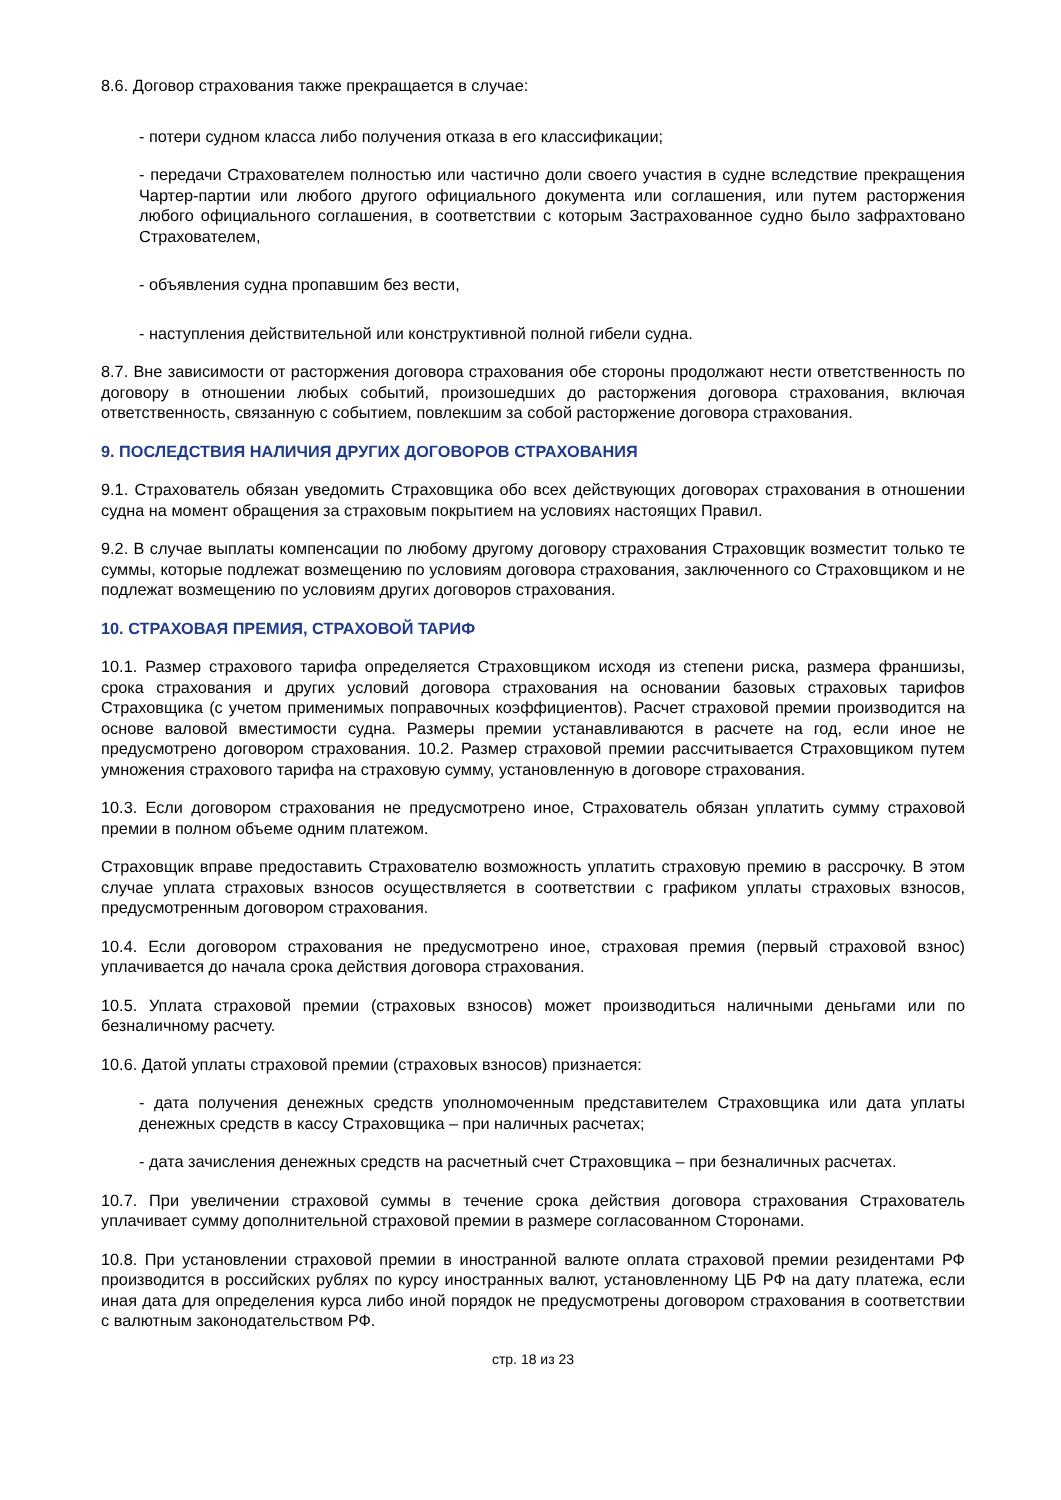8.6. Договор страхования также прекращается в случае:
- потери судном класса либо получения отказа в его классификации;
- передачи Страхователем полностью или частично доли своего участия в судне вследствие прекращения Чартер-партии или любого другого официального документа или соглашения, или путем расторжения любого официального соглашения, в соответствии с которым Застрахованное судно было зафрахтовано Страхователем,
- объявления судна пропавшим без вести,
- наступления действительной или конструктивной полной гибели судна.
8.7. Вне зависимости от расторжения договора страхования обе стороны продолжают нести ответственность по договору в отношении любых событий, произошедших до расторжения договора страхования, включая ответственность, связанную с событием, повлекшим за собой расторжение договора страхования.
9. ПОСЛЕДСТВИЯ НАЛИЧИЯ ДРУГИХ ДОГОВОРОВ СТРАХОВАНИЯ
9.1. Страхователь обязан уведомить Страховщика обо всех действующих договорах страхования в отношении судна на момент обращения за страховым покрытием на условиях настоящих Правил.
9.2. В случае выплаты компенсации по любому другому договору страхования Страховщик возместит только те суммы, которые подлежат возмещению по условиям договора страхования, заключенного со Страховщиком и не подлежат возмещению по условиям других договоров страхования.
10. СТРАХОВАЯ ПРЕМИЯ, СТРАХОВОЙ ТАРИФ
10.1. Размер страхового тарифа определяется Страховщиком исходя из степени риска, размера франшизы, срока страхования и других условий договора страхования на основании базовых страховых тарифов Страховщика (с учетом применимых поправочных коэффициентов). Расчет страховой премии производится на основе валовой вместимости судна. Размеры премии устанавливаются в расчете на год, если иное не предусмотрено договором страхования. 10.2. Размер страховой премии рассчитывается Страховщиком путем умножения страхового тарифа на страховую сумму, установленную в договоре страхования.
10.3. Если договором страхования не предусмотрено иное, Страхователь обязан уплатить сумму страховой премии в полном объеме одним платежом.
Страховщик вправе предоставить Страхователю возможность уплатить страховую премию в рассрочку. В этом случае уплата страховых взносов осуществляется в соответствии с графиком уплаты страховых взносов, предусмотренным договором страхования.
10.4. Если договором страхования не предусмотрено иное, страховая премия (первый страховой взнос) уплачивается до начала срока действия договора страхования.
10.5. Уплата страховой премии (страховых взносов) может производиться наличными деньгами или по безналичному расчету.
10.6. Датой уплаты страховой премии (страховых взносов) признается:
- дата получения денежных средств уполномоченным представителем Страховщика или дата уплаты денежных средств в кассу Страховщика – при наличных расчетах;
- дата зачисления денежных средств на расчетный счет Страховщика – при безналичных расчетах.
10.7. При увеличении страховой суммы в течение срока действия договора страхования Страхователь уплачивает сумму дополнительной страховой премии в размере согласованном Сторонами.
10.8. При установлении страховой премии в иностранной валюте оплата страховой премии резидентами РФ производится в российских рублях по курсу иностранных валют, установленному ЦБ РФ на дату платежа, если иная дата для определения курса либо иной порядок не предусмотрены договором страхования в соответствии с валютным законодательством РФ.
стр. 18 из 23